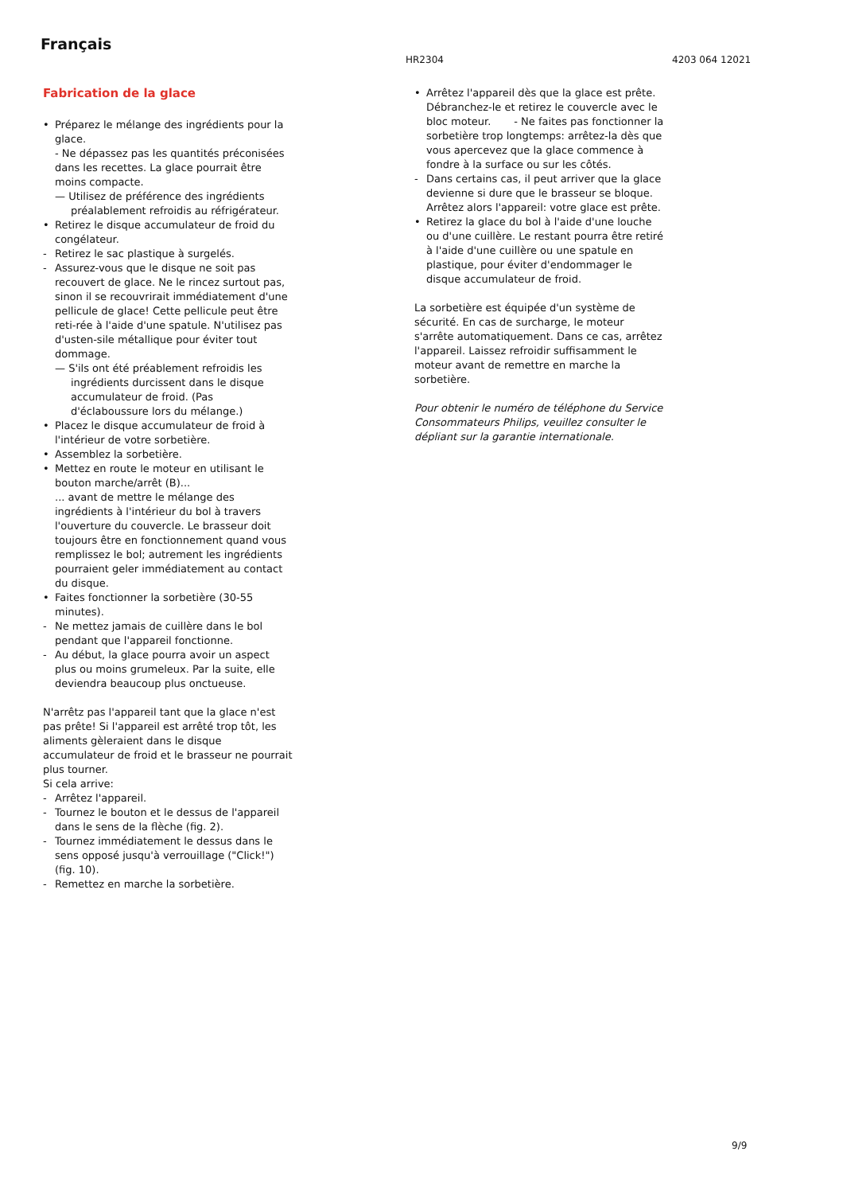Français
HR2304 4203 064 12021
Fabrication de la glace
• Préparez le mélange des ingrédients pour la glace.
- Ne dépassez pas les quantités préconisées dans les recettes. La glace pourrait être moins compacte.
— Utilisez de préférence des ingrédients préalablement refroidis au réfrigérateur.
• Retirez le disque accumulateur de froid du congélateur.
- Retirez le sac plastique à surgelés.
- Assurez-vous que le disque ne soit pas recouvert de glace. Ne le rincez surtout pas, sinon il se recouvrirait immédiatement d'une pellicule de glace! Cette pellicule peut être reti-rée à l'aide d'une spatule. N'utilisez pas d'usten-sile métallique pour éviter tout dommage.
— S'ils ont été préablement refroidis les ingrédients durcissent dans le disque accumulateur de froid. (Pas d'éclaboussure lors du mélange.)
• Placez le disque accumulateur de froid à l'intérieur de votre sorbetière.
• Assemblez la sorbetière.
• Mettez en route le moteur en utilisant le bouton marche/arrêt (B)...
... avant de mettre le mélange des ingrédients à l'intérieur du bol à travers l'ouverture du couvercle. Le brasseur doit toujours être en fonctionnement quand vous remplissez le bol; autrement les ingrédients pourraient geler immédiatement au contact du disque.
• Faites fonctionner la sorbetière (30-55 minutes).
- Ne mettez jamais de cuillère dans le bol pendant que l'appareil fonctionne.
- Au début, la glace pourra avoir un aspect plus ou moins grumeleux. Par la suite, elle deviendra beaucoup plus onctueuse.
N'arrêtz pas l'appareil tant que la glace n'est pas prête! Si l'appareil est arrêté trop tôt, les aliments gèleraient dans le disque accumulateur de froid et le brasseur ne pourrait plus tourner.
Si cela arrive:
- Arrêtez l'appareil.
- Tournez le bouton et le dessus de l'appareil dans le sens de la flèche (fig. 2).
- Tournez immédiatement le dessus dans le sens opposé jusqu'à verrouillage ("Click!") (fig. 10).
- Remettez en marche la sorbetière.
• Arrêtez l'appareil dès que la glace est prête. Débranchez-le et retirez le couvercle avec le bloc moteur. - Ne faites pas fonctionner la sorbetière trop longtemps: arrêtez-la dès que vous apercevez que la glace commence à fondre à la surface ou sur les côtés.
- Dans certains cas, il peut arriver que la glace devienne si dure que le brasseur se bloque. Arrêtez alors l'appareil: votre glace est prête.
• Retirez la glace du bol à l'aide d'une louche ou d'une cuillère. Le restant pourra être retiré à l'aide d'une cuillère ou une spatule en plastique, pour éviter d'endommager le disque accumulateur de froid.
La sorbetière est équipée d'un système de sécurité. En cas de surcharge, le moteur s'arrête automatiquement. Dans ce cas, arrêtez l'appareil. Laissez refroidir suffisamment le moteur avant de remettre en marche la sorbetière.
Pour obtenir le numéro de téléphone du Service Consommateurs Philips, veuillez consulter le dépliant sur la garantie internationale.
9/9